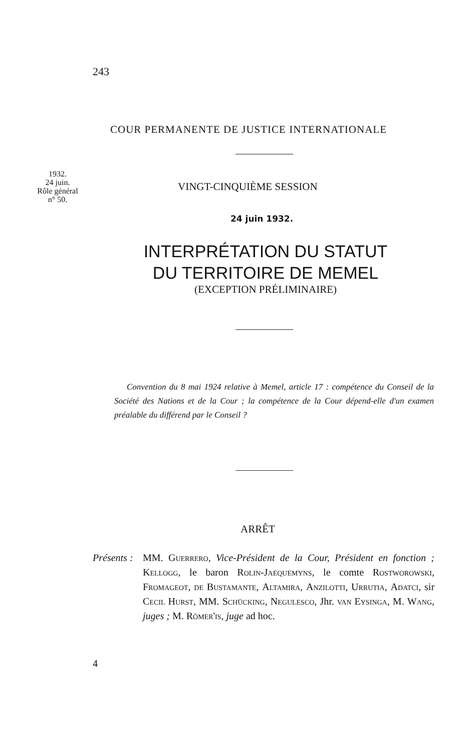243
COUR PERMANENTE DE JUSTICE INTERNATIONALE
1932.
24 juin.
Rôle général
n° 50.
VINGT-CINQUIÈME SESSION
24 juin 1932.
INTERPRÉTATION DU STATUT
DU TERRITOIRE DE MEMEL
(EXCEPTION PRÉLIMINAIRE)
Convention du 8 mai 1924 relative à Memel, article 17 : compétence du Conseil de la Société des Nations et de la Cour ; la compétence de la Cour dépend-elle d'un examen préalable du différend par le Conseil ?
ARRÊT
Présents :
MM. Guerrero, Vice-Président de la Cour, Président en fonction ; Kellogg, le baron Rolin-Jaequemyns, le comte Rostworowski, Fromageot, de Bustamante, Altamira, Anzilotti, Urrutia, Adatci, sir Cecil Hurst, MM. Schücking, Negulesco, Jhr. van Eysinga, M. Wang, juges ; M. Römer'is, juge ad hoc.
4